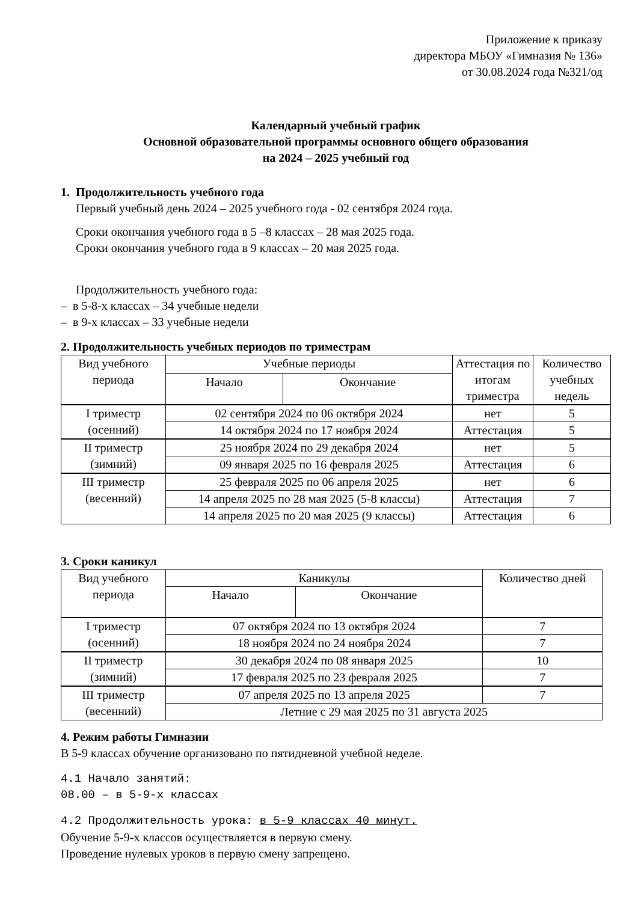Приложение к приказу
директора МБОУ «Гимназия № 136»
от 30.08.2024 года №321/од
Календарный учебный график
Основной образовательной программы основного общего образования
на 2024 – 2025 учебный год
1. Продолжительность учебного года
Первый учебный день 2024 – 2025 учебного года - 02 сентября 2024 года.
Сроки окончания учебного года в 5 –8 классах – 28 мая 2025 года.
Сроки окончания учебного года в 9 классах – 20 мая 2025 года.
Продолжительность учебного года:
– в 5-8-х классах – 34 учебные недели
– в 9-х классах – 33 учебные недели
2. Продолжительность учебных периодов по триместрам
| Вид учебного периода | Учебные периоды | | Аттестация по итогам триместра | Количество учебных недель |
| --- | --- | --- | --- | --- |
| | Начало | Окончание | | |
| I триместр (осенний) | 02 сентября 2024 по 06 октября 2024 | | нет | 5 |
| | 14 октября 2024 по 17 ноября 2024 | | Аттестация | 5 |
| II триместр (зимний) | 25 ноября 2024 по 29 декабря 2024 | | нет | 5 |
| | 09 января 2025 по 16 февраля 2025 | | Аттестация | 6 |
| III триместр (весенний) | 25 февраля 2025 по 06 апреля 2025 | | нет | 6 |
| | 14 апреля 2025 по 28 мая 2025 (5-8 классы) | | Аттестация | 7 |
| | 14 апреля 2025 по 20 мая 2025 (9 классы) | | Аттестация | 6 |
3. Сроки каникул
| Вид учебного периода | Каникулы | | Количество дней |
| --- | --- | --- | --- |
| | Начало | Окончание | |
| I триместр (осенний) | 07 октября 2024 по 13 октября 2024 | | 7 |
| | 18 ноября 2024 по 24 ноября 2024 | | 7 |
| II триместр (зимний) | 30 декабря 2024 по 08 января 2025 | | 10 |
| | 17 февраля 2025 по 23 февраля 2025 | | 7 |
| III триместр (весенний) | 07 апреля 2025 по 13 апреля 2025 | | 7 |
| | Летние с 29 мая 2025 по 31 августа 2025 | | |
4. Режим работы Гимназии
В 5-9 классах обучение организовано по пятидневной учебной неделе.
4.1 Начало занятий:
08.00 – в 5-9-х классах
4.2 Продолжительность урока: в 5-9 классах 40 минут.
Обучение 5-9-х классов осуществляется в первую смену.
Проведение нулевых уроков в первую смену запрещено.